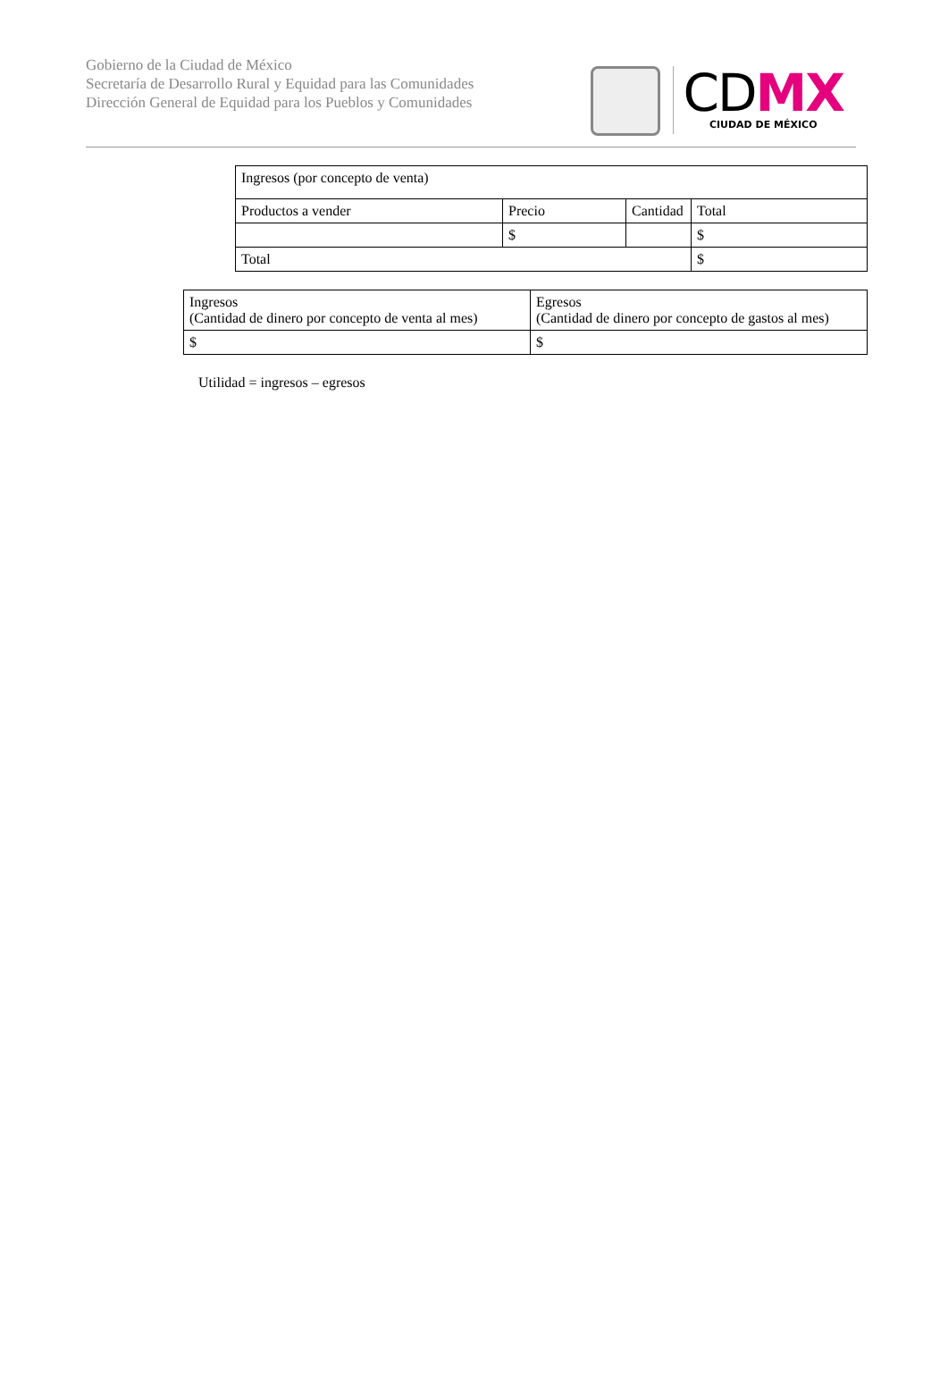Gobierno de la Ciudad de México
Secretaría de Desarrollo Rural y Equidad para las Comunidades
Dirección General de Equidad para los Pueblos y Comunidades
CDMX
CIUDAD DE MÉXICO
| Ingresos (por concepto de venta) | | | |
| Productos a vender | Precio | Cantidad | Total |
| | $ | | $ |
| Total | | | $ |
| Ingresos (Cantidad de dinero por concepto de venta al mes) | Egresos (Cantidad de dinero por concepto de gastos al mes) |
| $ | $ |
Utilidad = ingresos – egresos